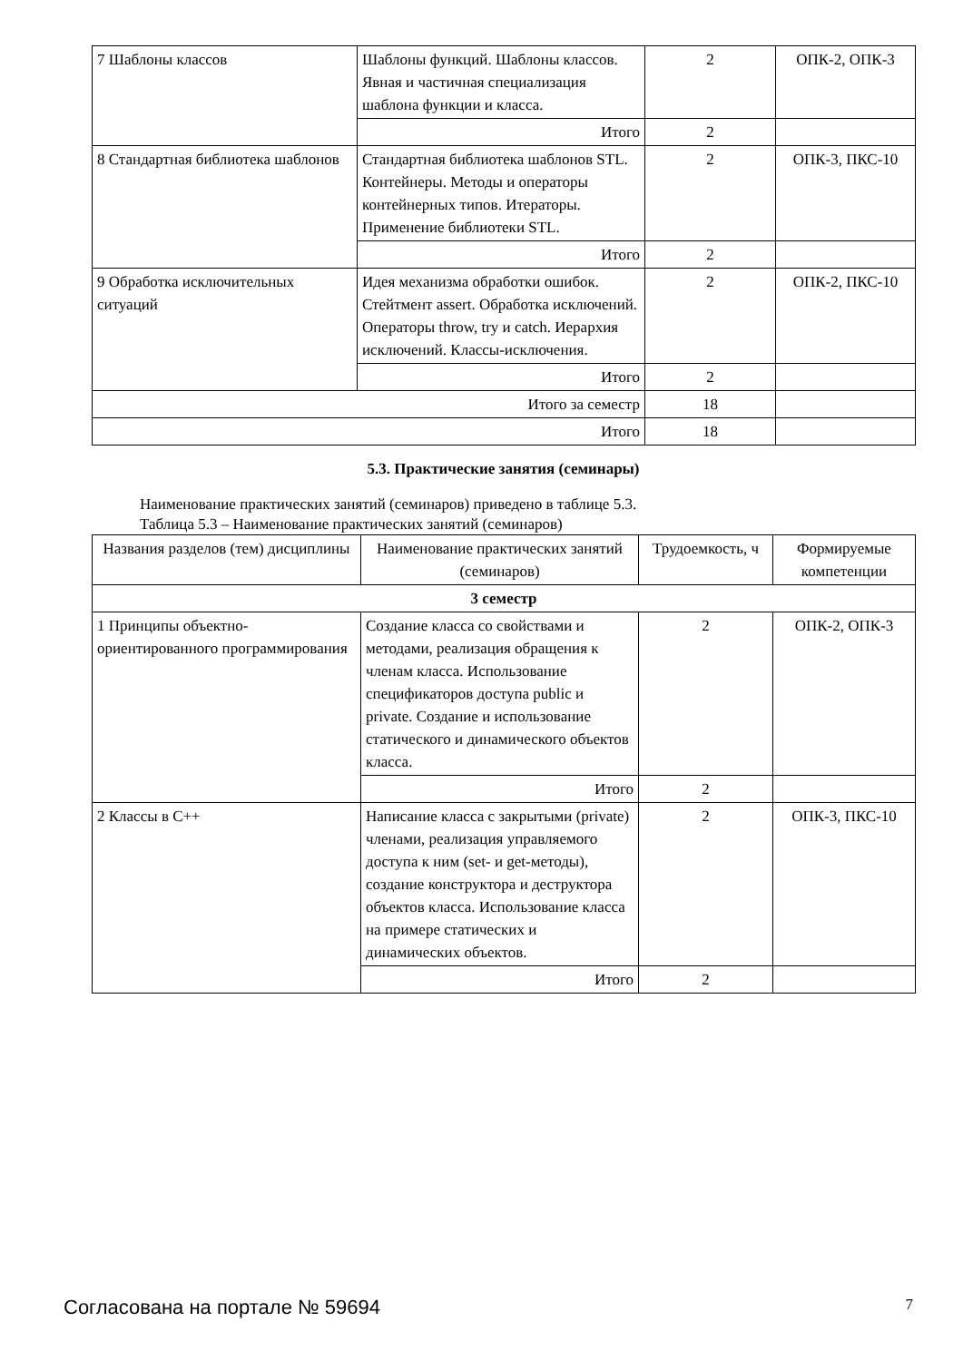| 7 Шаблоны классов | Шаблоны функций. Шаблоны классов. Явная и частичная специализация шаблона функции и класса. | 2 | ОПК-2, ОПК-3 |
| | Итого | 2 | |
| 8 Стандартная библиотека шаблонов | Стандартная библиотека шаблонов STL. Контейнеры. Методы и операторы контейнерных типов. Итераторы. Применение библиотеки STL. | 2 | ОПК-3, ПКС-10 |
| | Итого | 2 | |
| 9 Обработка исключительных ситуаций | Идея механизма обработки ошибок. Стейтмент assert. Обработка исключений. Операторы throw, try и catch. Иерархия исключений. Классы-исключения. | 2 | ОПК-2, ПКС-10 |
| | Итого | 2 | |
| Итого за семестр | | 18 | |
| Итого | | 18 | |
5.3. Практические занятия (семинары)
Наименование практических занятий (семинаров) приведено в таблице 5.3.
Таблица 5.3 – Наименование практических занятий (семинаров)
| Названия разделов (тем) дисциплины | Наименование практических занятий (семинаров) | Трудоемкость, ч | Формируемые компетенции |
| --- | --- | --- | --- |
| 3 семестр | | | |
| 1 Принципы объектно-ориентированного программирования | Создание класса со свойствами и методами, реализация обращения к членам класса. Использование спецификаторов доступа public и private. Создание и использование статического и динамического объектов класса. | 2 | ОПК-2, ОПК-3 |
| | Итого | 2 | |
| 2 Классы в C++ | Написание класса с закрытыми (private) членами, реализация управляемого доступа к ним (set- и get-методы), создание конструктора и деструктора объектов класса. Использование класса на примере статических и динамических объектов. | 2 | ОПК-3, ПКС-10 |
| | Итого | 2 | |
Согласована на портале № 59694 7